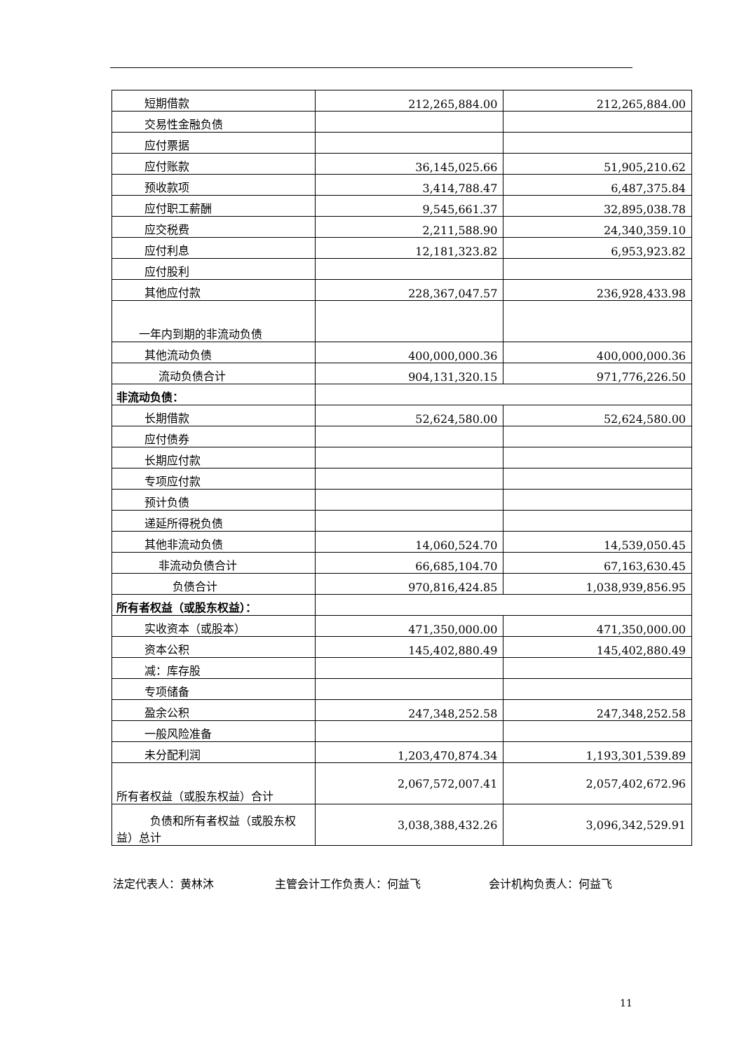| 短期借款 | 212,265,884.00 | 212,265,884.00 |
| 交易性金融负债 | | |
| 应付票据 | | |
| 应付账款 | 36,145,025.66 | 51,905,210.62 |
| 预收款项 | 3,414,788.47 | 6,487,375.84 |
| 应付职工薪酬 | 9,545,661.37 | 32,895,038.78 |
| 应交税费 | 2,211,588.90 | 24,340,359.10 |
| 应付利息 | 12,181,323.82 | 6,953,923.82 |
| 应付股利 | | |
| 其他应付款 | 228,367,047.57 | 236,928,433.98 |
| 一年内到期的非流动负债 | | |
| 其他流动负债 | 400,000,000.36 | 400,000,000.36 |
| 流动负债合计 | 904,131,320.15 | 971,776,226.50 |
| 非流动负债： | | |
| 长期借款 | 52,624,580.00 | 52,624,580.00 |
| 应付债券 | | |
| 长期应付款 | | |
| 专项应付款 | | |
| 预计负债 | | |
| 递延所得税负债 | | |
| 其他非流动负债 | 14,060,524.70 | 14,539,050.45 |
| 非流动负债合计 | 66,685,104.70 | 67,163,630.45 |
| 负债合计 | 970,816,424.85 | 1,038,939,856.95 |
| 所有者权益（或股东权益）： | | |
| 实收资本（或股本） | 471,350,000.00 | 471,350,000.00 |
| 资本公积 | 145,402,880.49 | 145,402,880.49 |
| 减：库存股 | | |
| 专项储备 | | |
| 盈余公积 | 247,348,252.58 | 247,348,252.58 |
| 一般风险准备 | | |
| 未分配利润 | 1,203,470,874.34 | 1,193,301,539.89 |
| 所有者权益（或股东权益）合计 | 2,067,572,007.41 | 2,057,402,672.96 |
| 负债和所有者权益（或股东权益）总计 | 3,038,388,432.26 | 3,096,342,529.91 |
法定代表人：黄林沐 主管会计工作负责人：何益飞 会计机构负责人：何益飞
11